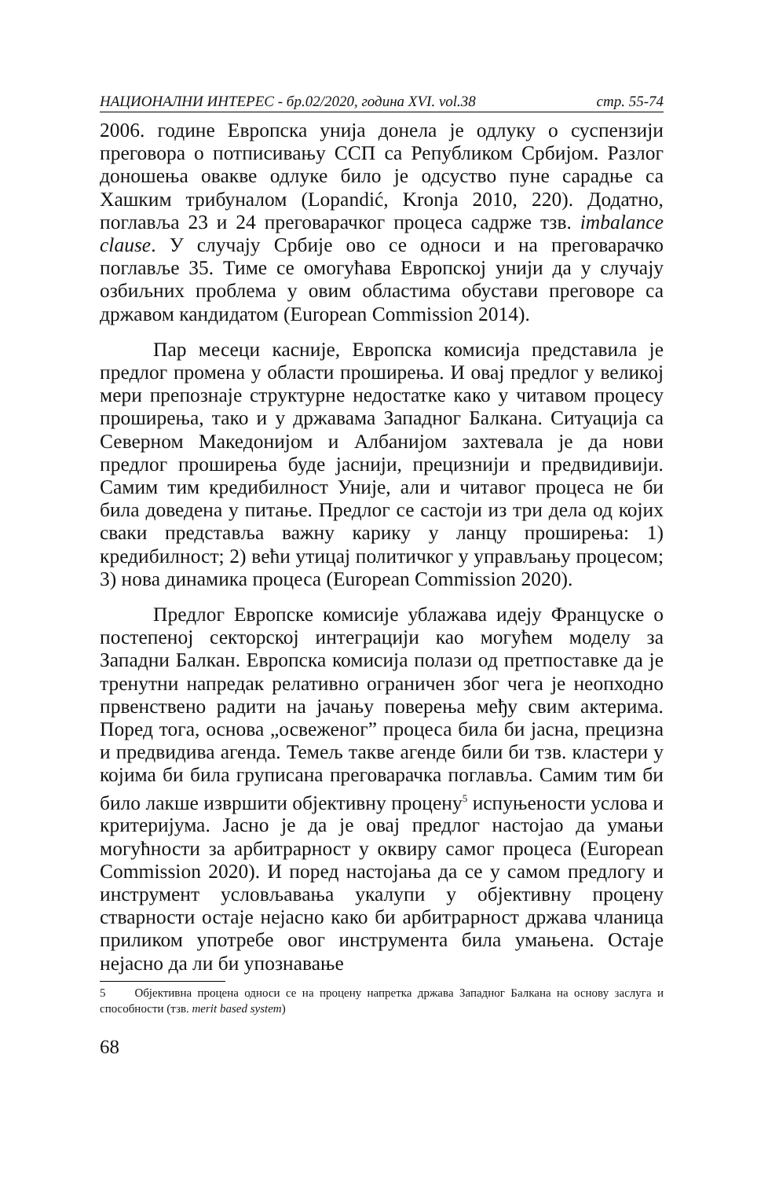НАЦИОНАЛНИ ИНТЕРЕС - бр.02/2020, година XVI. vol.38 стр. 55-74
2006. године Европска унија донела је одлуку о суспензији преговора о потписивању ССП са Републиком Србијом. Разлог доношења овакве одлуке било је одсуство пуне сарадње са Хашким трибуналом (Lopandić, Kronja 2010, 220). Додатно, поглавља 23 и 24 преговарачког процеса садрже тзв. imbal­ance clause. У случају Србије ово се односи и на преговарачко поглавље 35. Тиме се омогућава Европској унији да у случају озбиљних проблема у овим областима обустави преговоре са државом кандидатом (European Commission 2014).
Пар месеци касније, Европска комисија представила је предлог промена у области проширења. И овај предлог у великој мери препознаје структурне недостатке како у читавом процесу проширења, тако и у државама Западног Балкана. Ситуација са Северном Македонијом и Албанијом захтевала је да нови предлог проширења буде јаснији, прецизнији и предвидивији. Самим тим кредибилност Уније, али и читавог процеса не би била доведена у питање. Предлог се састоји из три дела од којих сваки представља важну карику у ланцу проширења: 1) кредибилност; 2) већи утицај политичког у управљању процесом; 3) нова динамика процеса (European Commission 2020).
Предлог Европске комисије ублажава идеју Француске о постепеној секторској интеграцији као могућем моделу за Западни Балкан. Европска комисија полази од претпоставке да је тренутни напредак релативно ограничен због чега је неопходно првенствено радити на јачању поверења међу свим актерима. Поред тога, основа „освеженог” процеса била би јасна, прецизна и предвидива агенда. Темељ такве агенде били би тзв. кластери у којима би била груписана преговарачка поглавља. Самим тим би било лакше извршити објективну процену<sup>5</sup> испуњености услова и критеријума. Јасно је да је овај предлог настојао да умањи могућности за арбитрарност у оквиру самог процеса (European Commission 2020). И поред настојања да се у самом предлогу и инструмент условљавања укалупи у објективну процену стварности остаје нејасно како би арбитрарност држава чланица приликом употребе овог инструмента била умањена. Остаје нејасно да ли би упознавање
5 Објективна процена односи се на процену напретка држава Западног Балкана на основу заслуга и способности (тзв. merit based system)
68